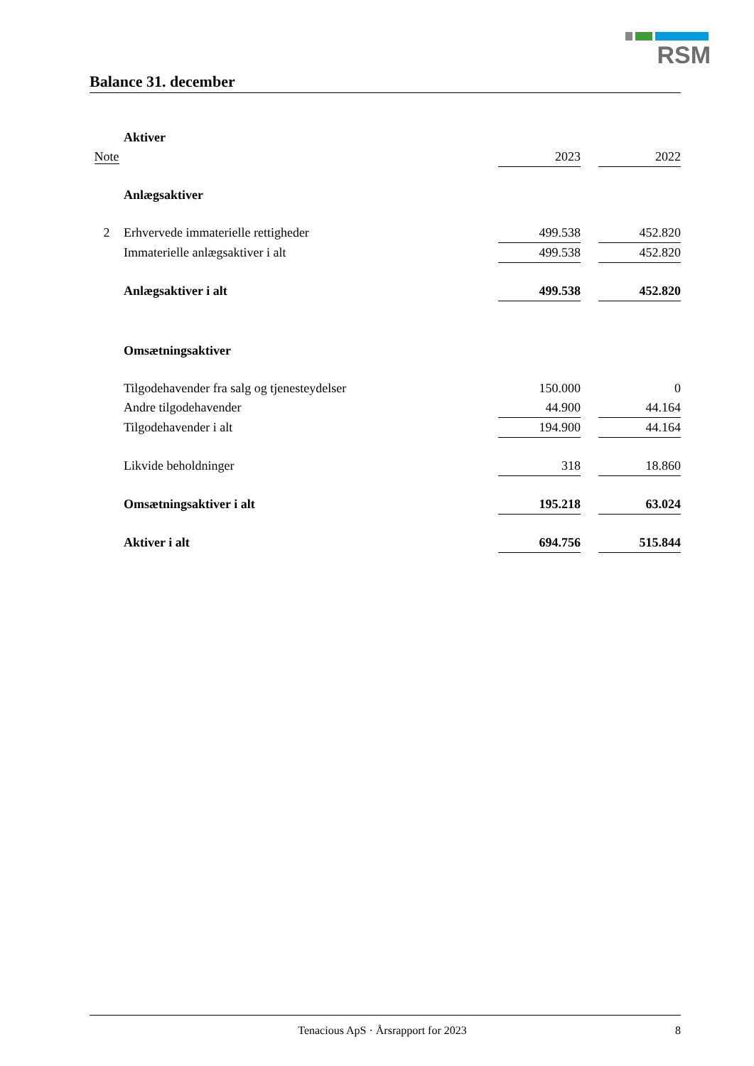RSM
Balance 31. december
| | Aktiver | | | |
| Note | | 2023 | | 2022 |
| | Anlægsaktiver | | | |
| 2 | Erhvervede immaterielle rettigheder | 499.538 | | 452.820 |
| | Immaterielle anlægsaktiver i alt | 499.538 | | 452.820 |
| | Anlægsaktiver i alt | 499.538 | | 452.820 |
| | Omsætningsaktiver | | | |
| | Tilgodehavender fra salg og tjenesteydelser | 150.000 | | 0 |
| | Andre tilgodehavender | 44.900 | | 44.164 |
| | Tilgodehavender i alt | 194.900 | | 44.164 |
| | Likvide beholdninger | 318 | | 18.860 |
| | Omsætningsaktiver i alt | 195.218 | | 63.024 |
| | Aktiver i alt | 694.756 | | 515.844 |
Tenacious ApS · Årsrapport for 2023 8